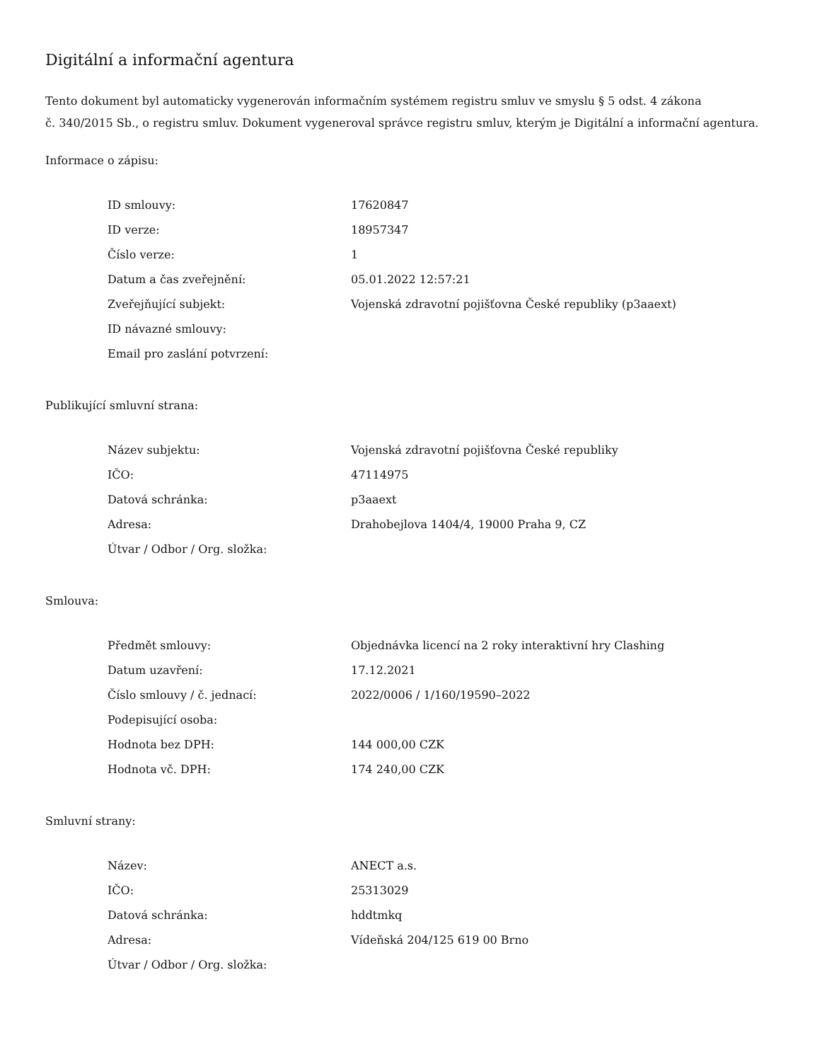Digitální a informační agentura
Tento dokument byl automaticky vygenerován informačním systémem registru smluv ve smyslu § 5 odst. 4 zákona
č. 340/2015 Sb., o registru smluv. Dokument vygeneroval správce registru smluv, kterým je Digitální a informační agentura.
Informace o zápisu:
| ID smlouvy: | 17620847 |
| ID verze: | 18957347 |
| Číslo verze: | 1 |
| Datum a čas zveřejnění: | 05.01.2022 12:57:21 |
| Zveřejňující subjekt: | Vojenská zdravotní pojišťovna České republiky (p3aaext) |
| ID návazné smlouvy: | |
| Email pro zaslání potvrzení: | |
Publikující smluvní strana:
| Název subjektu: | Vojenská zdravotní pojišťovna České republiky |
| IČO: | 47114975 |
| Datová schránka: | p3aaext |
| Adresa: | Drahobejlova 1404/4, 19000 Praha 9, CZ |
| Útvar / Odbor / Org. složka: | |
Smlouva:
| Předmět smlouvy: | Objednávka licencí na 2 roky interaktivní hry Clashing |
| Datum uzavření: | 17.12.2021 |
| Číslo smlouvy / č. jednací: | 2022/0006 / 1/160/19590–2022 |
| Podepisující osoba: | |
| Hodnota bez DPH: | 144 000,00 CZK |
| Hodnota vč. DPH: | 174 240,00 CZK |
Smluvní strany:
| Název: | ANECT a.s. |
| IČO: | 25313029 |
| Datová schránka: | hddtmkq |
| Adresa: | Vídeňská 204/125 619 00 Brno |
| Útvar / Odbor / Org. složka: | |